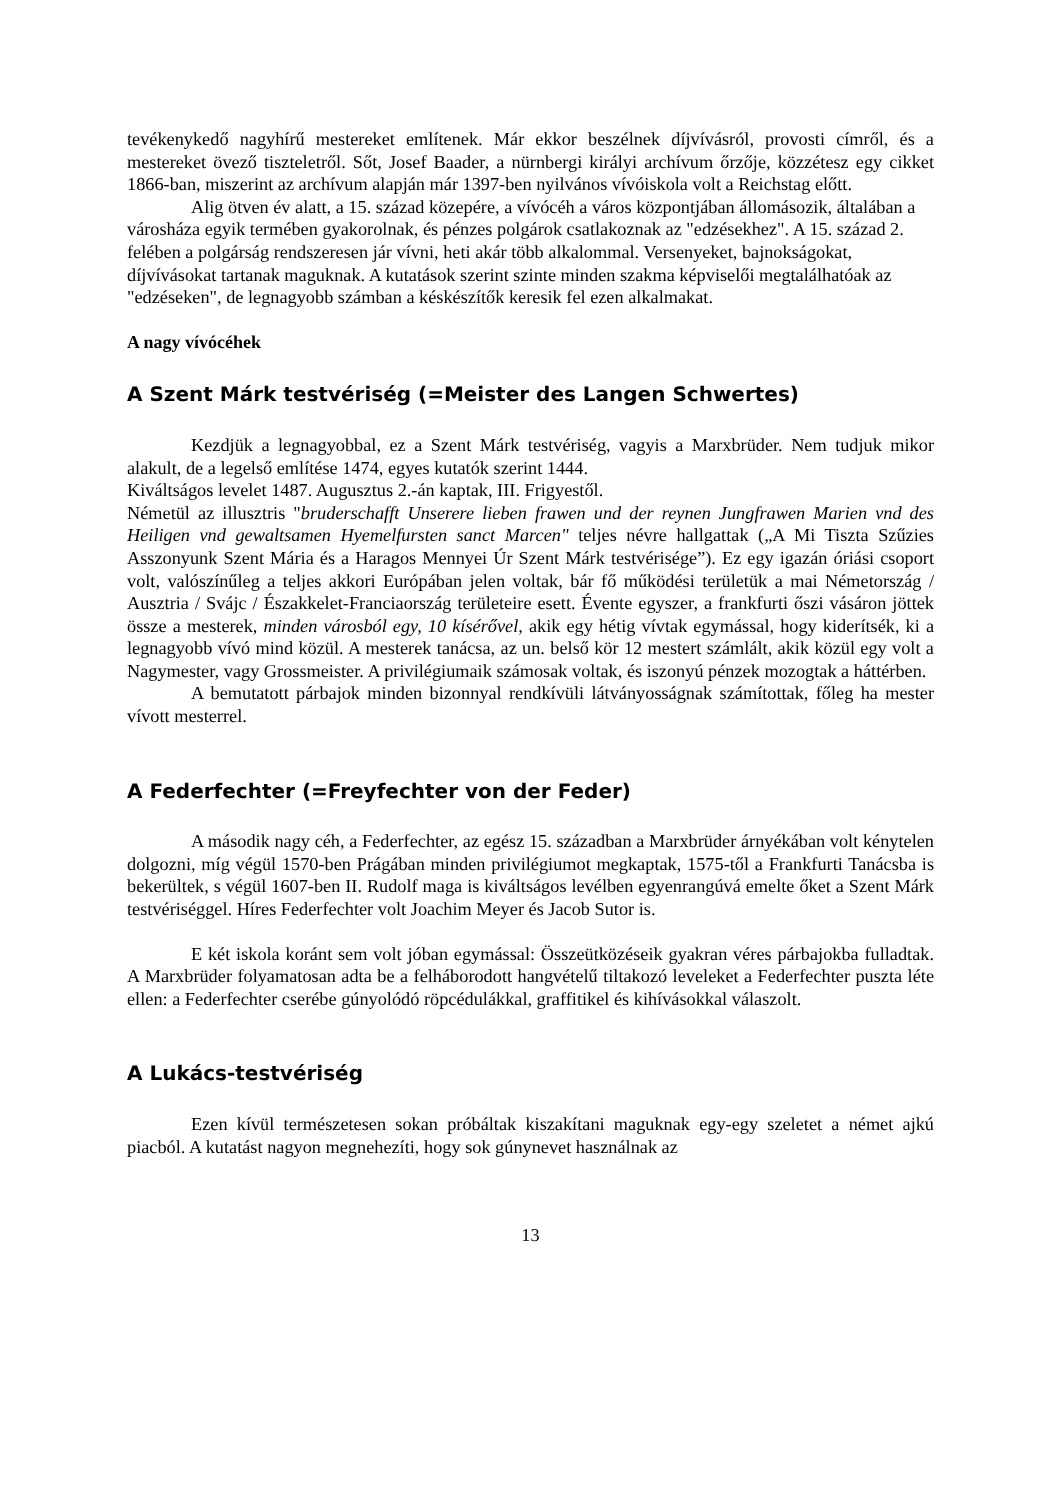tevékenykedő nagyhírű mestereket említenek. Már ekkor beszélnek díjvívásról, provosti címről, és a mestereket övező tiszteletről. Sőt, Josef Baader, a nürnbergi királyi archívum őrzője, közzétesz egy cikket 1866-ban, miszerint az archívum alapján már 1397-ben nyilvános vívóiskola volt a Reichstag előtt.
Alig ötven év alatt, a 15. század közepére, a vívócéh a város központjában állomásozik, általában a városháza egyik termében gyakorolnak, és pénzes polgárok csatlakoznak az "edzésekhez". A 15. század 2. felében a polgárság rendszeresen jár vívni, heti akár több alkalommal. Versenyeket, bajnokságokat, díjvívásokat tartanak maguknak. A kutatások szerint szinte minden szakma képviselői megtalálhatóak az "edzéseken", de legnagyobb számban a késkészítők keresik fel ezen alkalmakat.
A nagy vívócéhek
A Szent Márk testvériség (=Meister des Langen Schwertes)
Kezdjük a legnagyobbal, ez a Szent Márk testvériség, vagyis a Marxbrüder. Nem tudjuk mikor alakult, de a legelső említése 1474, egyes kutatók szerint 1444.
Kiváltságos levelet 1487. Augusztus 2.-án kaptak, III. Frigyestől.
Németül az illusztris "bruderschafft Unserere lieben frawen und der reynen Jungfrawen Marien vnd des Heiligen vnd gewaltsamen Hyemelfursten sanct Marcen" teljes névre hallgattak („A Mi Tiszta Szűzies Asszonyunk Szent Mária és a Haragos Mennyei Úr Szent Márk testvérisége”). Ez egy igazán óriási csoport volt, valószínűleg a teljes akkori Európában jelen voltak, bár fő működési területük a mai Németország / Ausztria / Svájc / Északkelet-Franciaország területeire esett. Évente egyszer, a frankfurti őszi vásáron jöttek össze a mesterek, minden városból egy, 10 kísérővel, akik egy hétig vívtak egymással, hogy kiderítsék, ki a legnagyobb vívó mind közül. A mesterek tanácsa, az un. belső kör 12 mestert számlált, akik közül egy volt a Nagymester, vagy Grossmeister. A privilégiumaik számosak voltak, és iszonyú pénzek mozogtak a háttérben.
A bemutatott párbajok minden bizonnyal rendkívüli látványosságnak számítottak, főleg ha mester vívott mesterrel.
A Federfechter (=Freyfechter von der Feder)
A második nagy céh, a Federfechter, az egész 15. században a Marxbrüder árnyékában volt kénytelen dolgozni, míg végül 1570-ben Prágában minden privilégiumot megkaptak, 1575-től a Frankfurti Tanácsba is bekerültek, s végül 1607-ben II. Rudolf maga is kiváltságos levélben egyenrangúvá emelte őket a Szent Márk testvériséggel. Híres Federfechter volt Joachim Meyer és Jacob Sutor is.
E két iskola koránt sem volt jóban egymással: Összeütközéseik gyakran véres párbajokba fulladtak. A Marxbrüder folyamatosan adta be a felháborodott hangvételű tiltakozó leveleket a Federfechter puszta léte ellen: a Federfechter cserébe gúnyolódó röpcédulákkal, graffitikel és kihívásokkal válaszolt.
A Lukács-testvériség
Ezen kívül természetesen sokan próbáltak kiszakítani maguknak egy-egy szeletet a német ajkú piacból. A kutatást nagyon megnehezíti, hogy sok gúnynevet használnak az
13